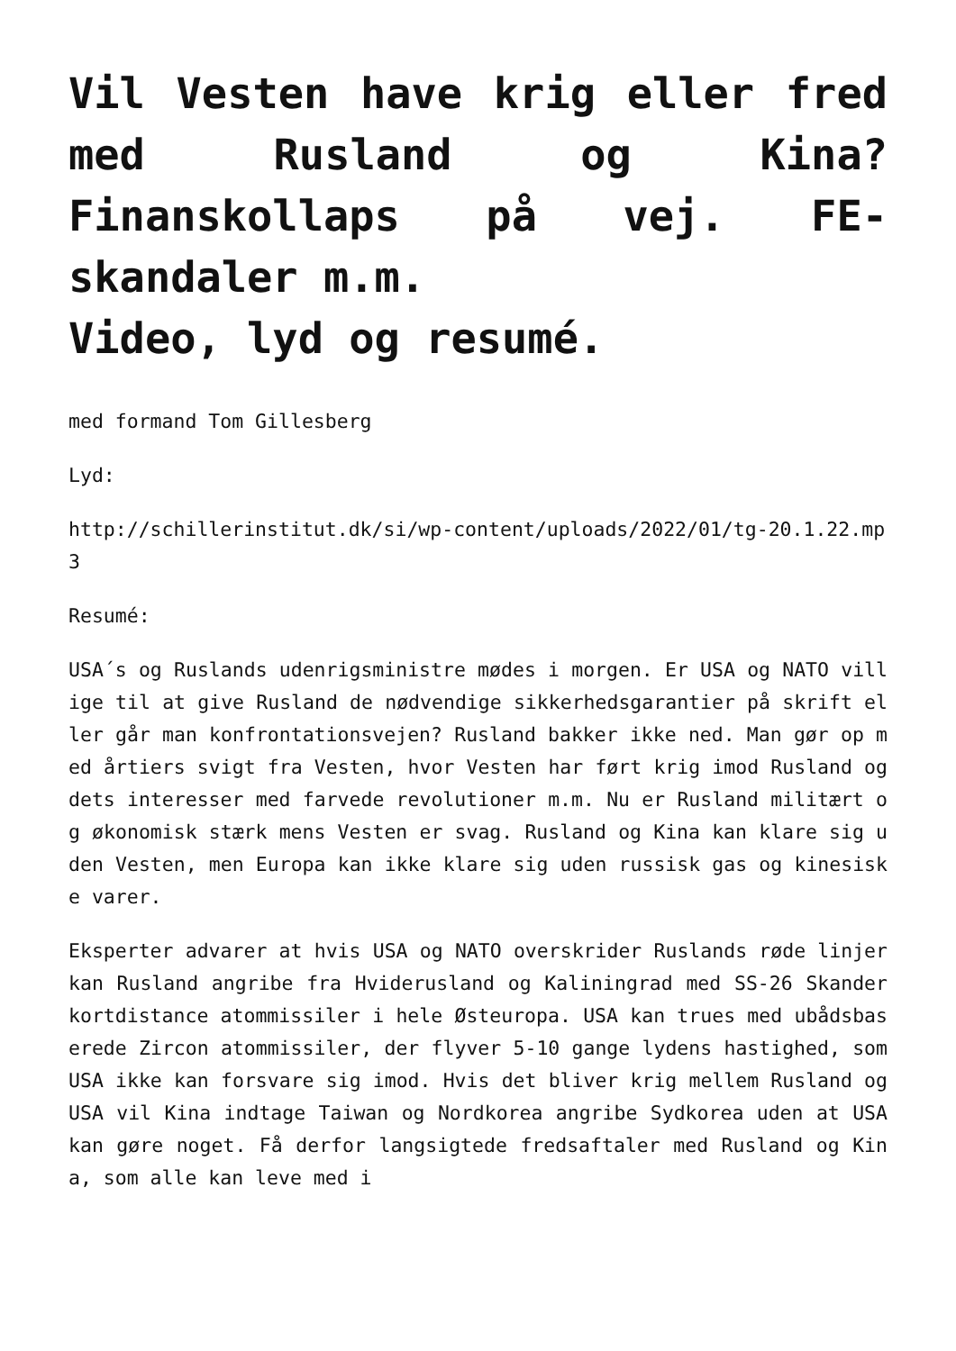Vil Vesten have krig eller fred med Rusland og Kina? Finanskollaps på vej. FE-skandaler m.m.
Video, lyd og resumé.
med formand Tom Gillesberg
Lyd:
http://schillerinstitut.dk/si/wp-content/uploads/2022/01/tg-20.1.22.mp3
Resumé:
USA´s og Ruslands udenrigsministre mødes i morgen. Er USA og NATO villige til at give Rusland de nødvendige sikkerhedsgarantier på skrift eller går man konfrontationsvejen? Rusland bakker ikke ned. Man gør op med årtiers svigt fra Vesten, hvor Vesten har ført krig imod Rusland og dets interesser med farvede revolutioner m.m. Nu er Rusland militært og økonomisk stærk mens Vesten er svag. Rusland og Kina kan klare sig uden Vesten, men Europa kan ikke klare sig uden russisk gas og kinesiske varer.
Eksperter advarer at hvis USA og NATO overskrider Ruslands røde linjer kan Rusland angribe fra Hviderusland og Kaliningrad med SS-26 Skander kortdistance atommissiler i hele Østeuropa. USA kan trues med ubådsbaserede Zircon atommissiler, der flyver 5-10 gange lydens hastighed, som USA ikke kan forsvare sig imod. Hvis det bliver krig mellem Rusland og USA vil Kina indtage Taiwan og Nordkorea angribe Sydkorea uden at USA kan gøre noget. Få derfor langsigtede fredsaftaler med Rusland og Kina, som alle kan leve med i